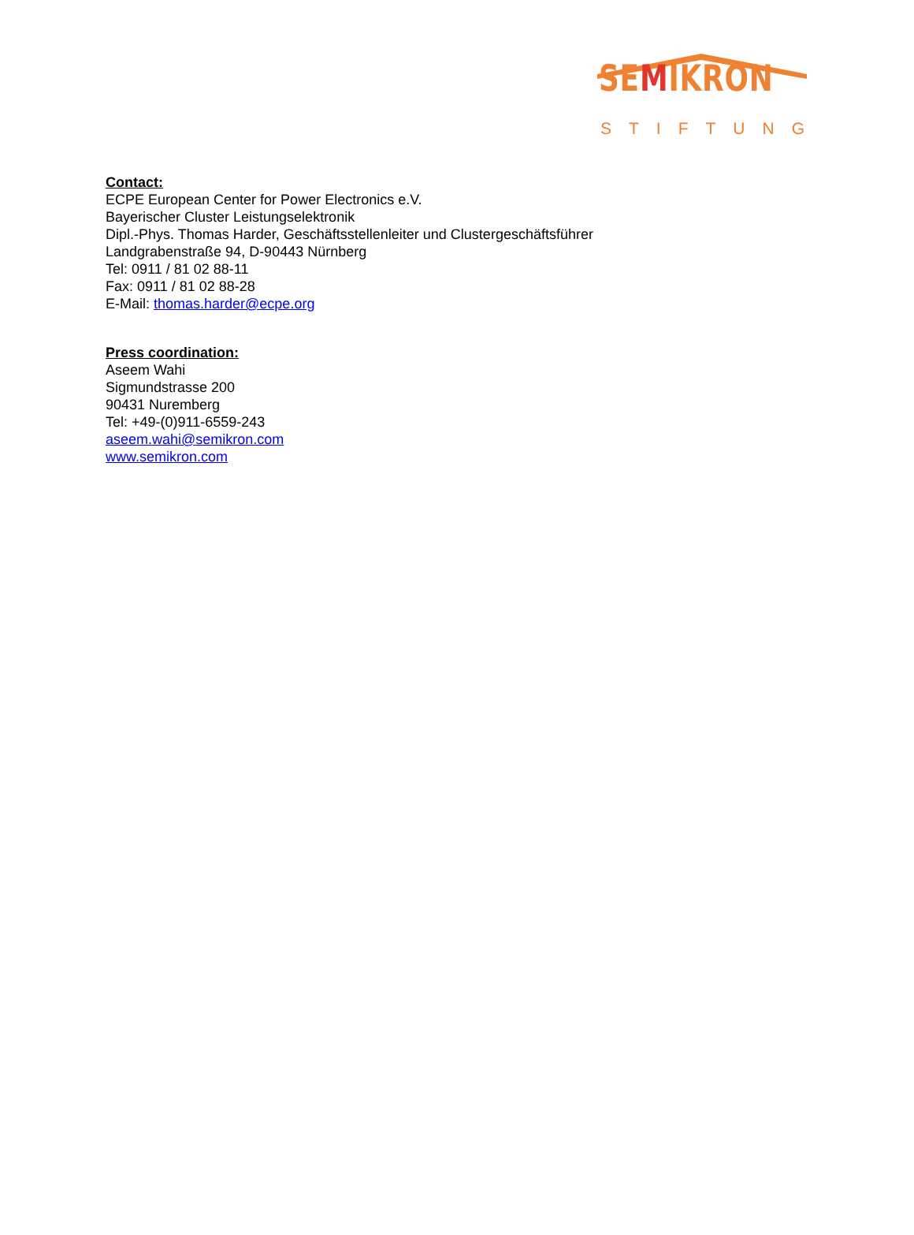SEMIKRON
STIFTUNG
Contact:
ECPE European Center for Power Electronics e.V.
Bayerischer Cluster Leistungselektronik
Dipl.-Phys. Thomas Harder, Geschäftsstellenleiter und Clustergeschäftsführer
Landgrabenstraße 94, D-90443 Nürnberg
Tel: 0911 / 81 02 88-11
Fax: 0911 / 81 02 88-28
E-Mail: thomas.harder@ecpe.org
Press coordination:
Aseem Wahi
Sigmundstrasse 200
90431 Nuremberg
Tel: +49-(0)911-6559-243
aseem.wahi@semikron.com
www.semikron.com